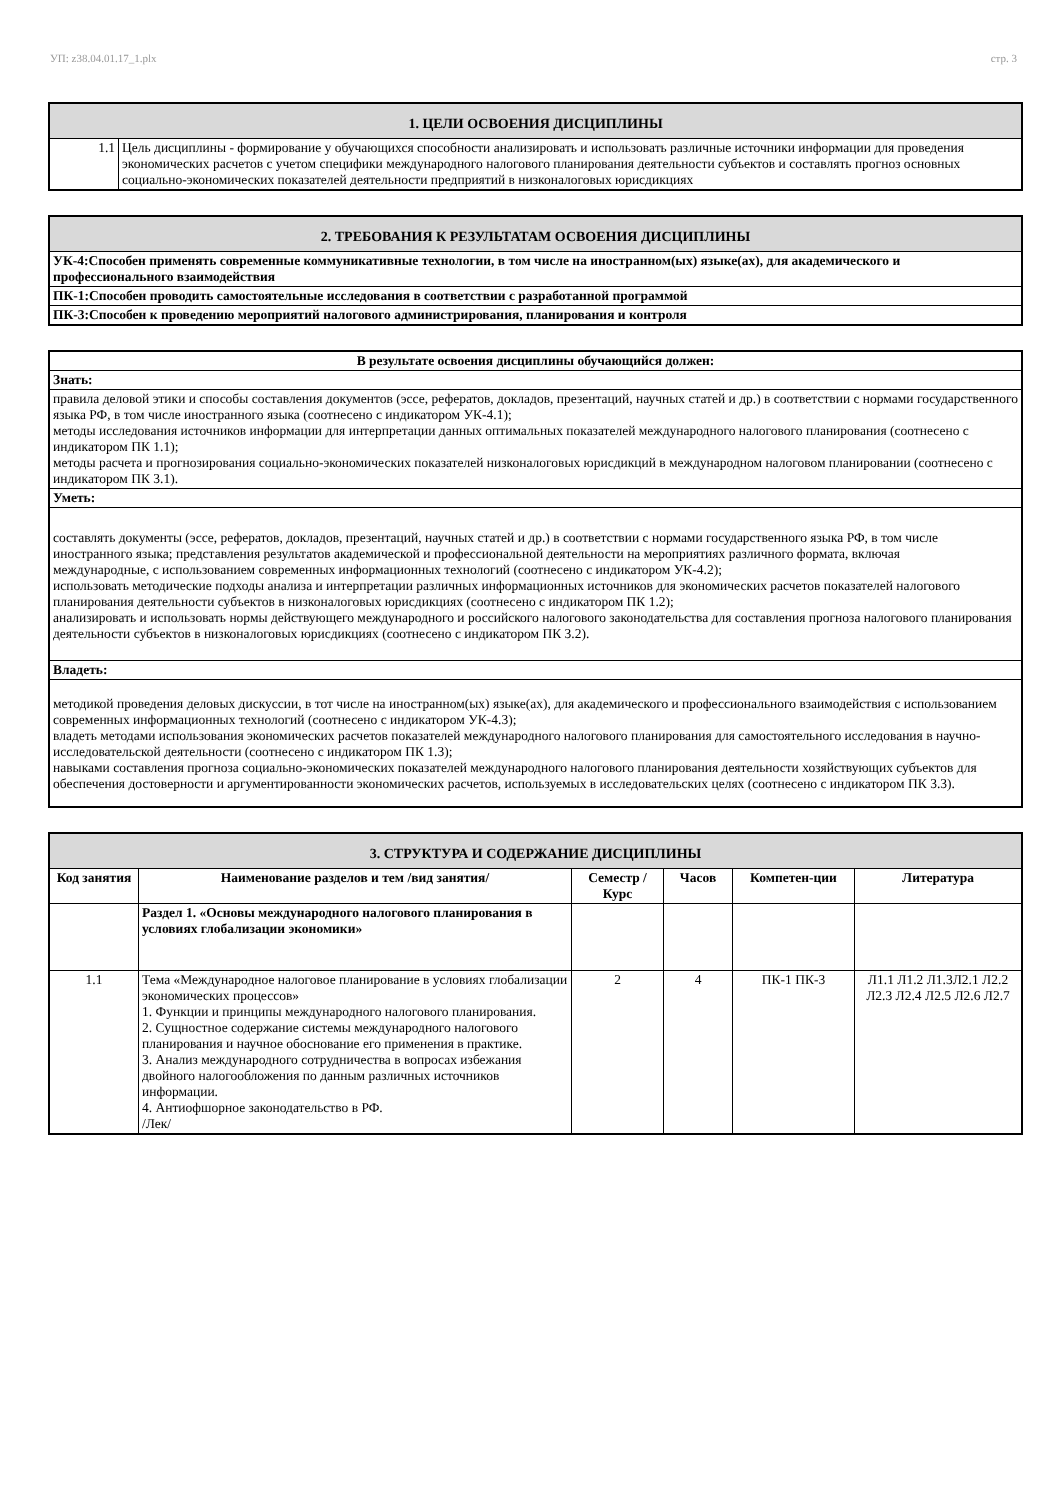УП: z38.04.01.17_1.plx стр. 3
| 1. ЦЕЛИ ОСВОЕНИЯ ДИСЦИПЛИНЫ | |
| 1.1 | Цель дисциплины - формирование у обучающихся способности анализировать и использовать различные источники информации для проведения экономических расчетов с учетом специфики международного налогового планирования деятельности субъектов и составлять прогноз основных социально-экономических показателей деятельности предприятий в низконалоговых юрисдикциях |
| 2. ТРЕБОВАНИЯ К РЕЗУЛЬТАТАМ ОСВОЕНИЯ ДИСЦИПЛИНЫ |
| УК-4:Способен применять современные коммуникативные технологии, в том числе на иностранном(ых) языке(ах), для академического и профессионального взаимодействия |
| ПК-1:Способен проводить самостоятельные исследования в соответствии с разработанной программой |
| ПК-3:Способен к проведению мероприятий налогового администрирования, планирования и контроля |
| В результате освоения дисциплины обучающийся должен: |
| Знать: |
| правила деловой этики и способы составления документов (эссе, рефератов, докладов, презентаций, научных статей и др.) в соответствии с нормами государственного языка РФ, в том числе иностранного языка (соотнесено с индикатором УК-4.1); методы исследования источников информации для интерпретации данных оптимальных показателей международного налогового планирования (соотнесено с индикатором ПК 1.1); методы расчета и прогнозирования социально-экономических показателей низконалоговых юрисдикций в международном налоговом планировании (соотнесено с индикатором ПК 3.1). |
| Уметь: |
| составлять документы (эссе, рефератов, докладов, презентаций, научных статей и др.) в соответствии с нормами государственного языка РФ, в том числе иностранного языка; представления результатов академической и профессиональной деятельности на мероприятиях различного формата, включая международные, с использованием современных информационных технологий (соотнесено с индикатором УК-4.2); использовать методические подходы анализа и интерпретации различных информационных источников для экономических расчетов показателей налогового планирования деятельности субъектов в низконалоговых юрисдикциях (соотнесено с индикатором ПК 1.2); анализировать и использовать нормы действующего международного и российского налогового законодательства для составления прогноза налогового планирования деятельности субъектов в низконалоговых юрисдикциях (соотнесено с индикатором ПК 3.2). |
| Владеть: |
| методикой проведения деловых дискуссии, в тот числе на иностранном(ых) языке(ах), для академического и профессионального взаимодействия с использованием современных информационных технологий (соотнесено с индикатором УК-4.3); владеть методами использования экономических расчетов показателей международного налогового планирования для самостоятельного исследования в научно-исследовательской деятельности (соотнесено с индикатором ПК 1.3); навыками составления прогноза социально-экономических показателей международного налогового планирования деятельности хозяйствующих субъектов для обеспечения достоверности и аргументированности экономических расчетов, используемых в исследовательских целях (соотнесено с индикатором ПК 3.3). |
| 3. СТРУКТУРА И СОДЕРЖАНИЕ ДИСЦИПЛИНЫ | | | | | |
| Код занятия | Наименование разделов и тем /вид занятия/ | Семестр / Курс | Часов | Компетен-ции | Литература |
| | Раздел 1. «Основы международного налогового планирования в условиях глобализации экономики» | | | | |
| 1.1 | Тема «Международное налоговое планирование в условиях глобализации экономических процессов» 1. Функции и принципы международного налогового планирования. 2. Сущностное содержание системы международного налогового планирования и научное обоснование его применения в практике. 3. Анализ международного сотрудничества в вопросах избежания двойного налогообложения по данным различных источников информации. 4. Антиофшорное законодательство в РФ. /Лек/ | 2 | 4 | ПК-1 ПК-3 | Л1.1 Л1.2 Л1.3Л2.1 Л2.2 Л2.3 Л2.4 Л2.5 Л2.6 Л2.7 |